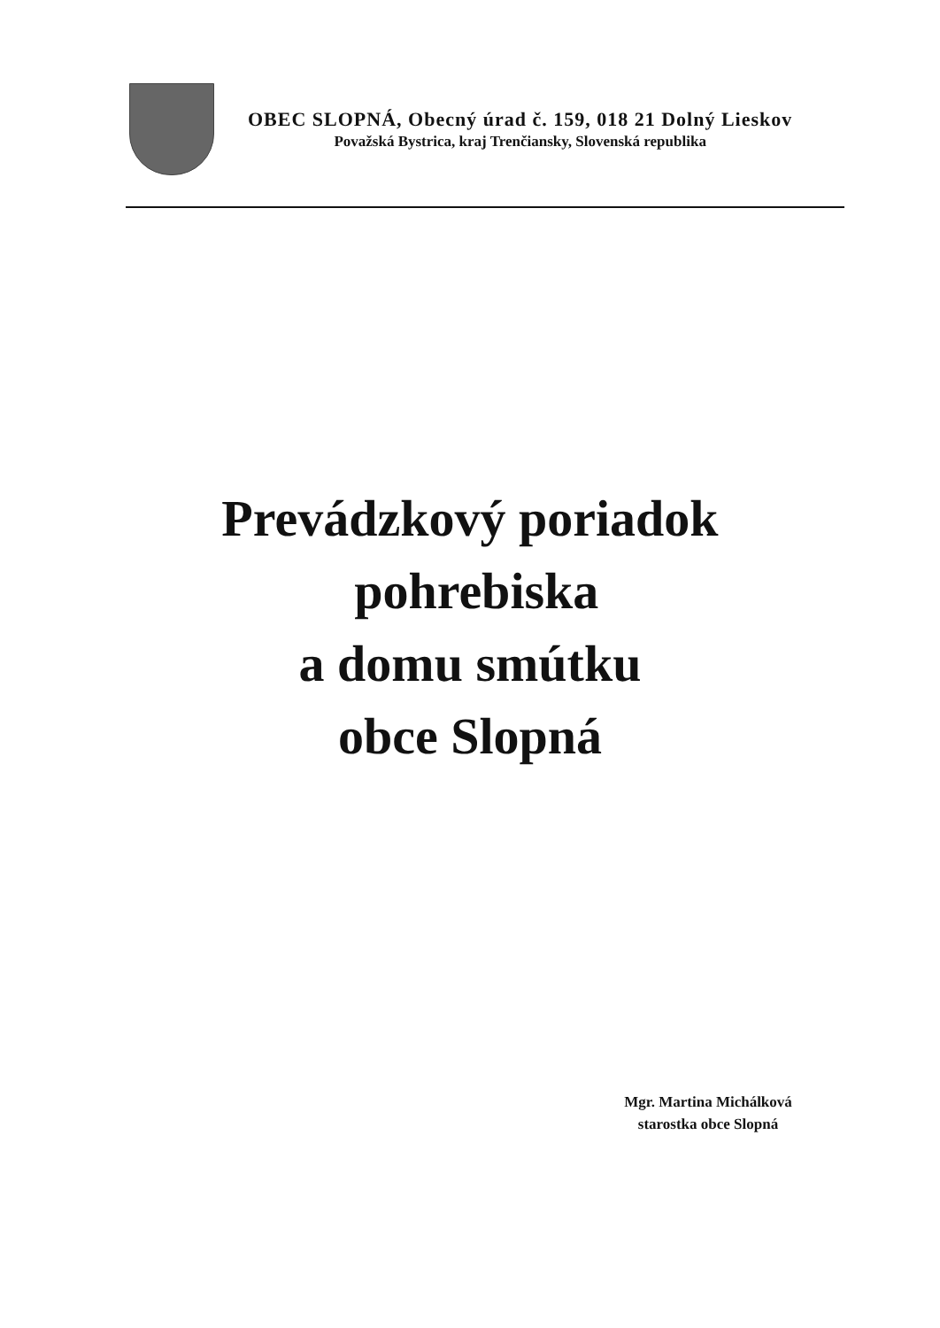OBEC SLOPNÁ, Obecný úrad č. 159, 018 21 Dolný Lieskov
Považská Bystrica, kraj Trenčiansky, Slovenská republika
Prevádzkový poriadok
pohrebiska
a domu smútku
obce Slopná
Mgr. Martina Michálková
starostka obce Slopná